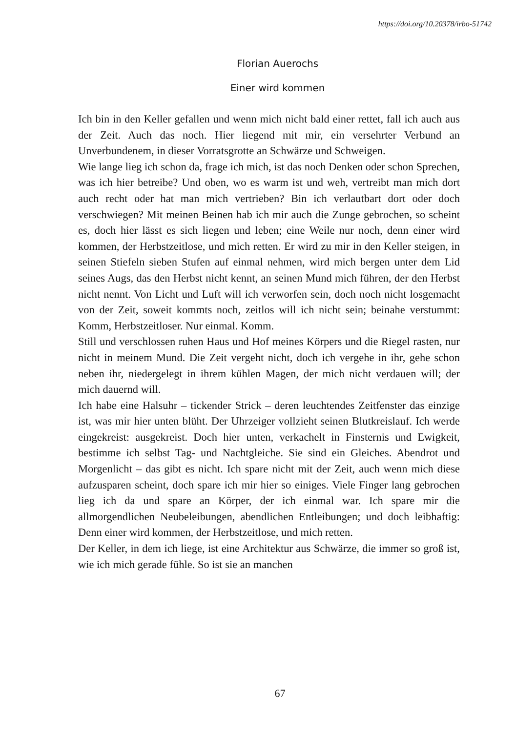https://doi.org/10.20378/irbo-51742
Florian Auerochs
Einer wird kommen
Ich bin in den Keller gefallen und wenn mich nicht bald einer rettet, fall ich auch aus der Zeit. Auch das noch. Hier liegend mit mir, ein versehrter Verbund an Unverbundenem, in dieser Vorratsgrotte an Schwärze und Schweigen.
Wie lange lieg ich schon da, frage ich mich, ist das noch Denken oder schon Sprechen, was ich hier betreibe? Und oben, wo es warm ist und weh, vertreibt man mich dort auch recht oder hat man mich vertrieben? Bin ich verlautbart dort oder doch verschwiegen? Mit meinen Beinen hab ich mir auch die Zunge gebrochen, so scheint es, doch hier lässt es sich liegen und leben; eine Weile nur noch, denn einer wird kommen, der Herbstzeitlose, und mich retten. Er wird zu mir in den Keller steigen, in seinen Stiefeln sieben Stufen auf einmal nehmen, wird mich bergen unter dem Lid seines Augs, das den Herbst nicht kennt, an seinen Mund mich führen, der den Herbst nicht nennt. Von Licht und Luft will ich verworfen sein, doch noch nicht losgemacht von der Zeit, soweit kommts noch, zeitlos will ich nicht sein; beinahe verstummt: Komm, Herbstzeitloser. Nur einmal. Komm.
Still und verschlossen ruhen Haus und Hof meines Körpers und die Riegel rasten, nur nicht in meinem Mund. Die Zeit vergeht nicht, doch ich vergehe in ihr, gehe schon neben ihr, niedergelegt in ihrem kühlen Magen, der mich nicht verdauen will; der mich dauernd will.
Ich habe eine Halsuhr – tickender Strick – deren leuchtendes Zeitfenster das einzige ist, was mir hier unten blüht. Der Uhrzeiger vollzieht seinen Blutkreislauf. Ich werde eingekreist: ausgekreist. Doch hier unten, verkachelt in Finsternis und Ewigkeit, bestimme ich selbst Tag- und Nachtgleiche. Sie sind ein Gleiches. Abendrot und Morgenlicht – das gibt es nicht. Ich spare nicht mit der Zeit, auch wenn mich diese aufzusparen scheint, doch spare ich mir hier so einiges. Viele Finger lang gebrochen lieg ich da und spare an Körper, der ich einmal war. Ich spare mir die allmorgendlichen Neubeleibungen, abendlichen Entleibungen; und doch leibhaftig: Denn einer wird kommen, der Herbstzeitlose, und mich retten.
Der Keller, in dem ich liege, ist eine Architektur aus Schwärze, die immer so groß ist, wie ich mich gerade fühle. So ist sie an manchen
67